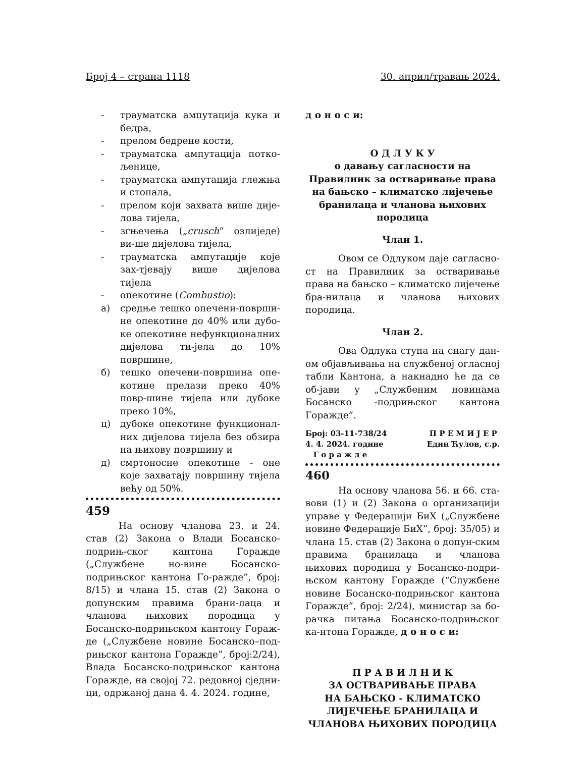Број 4 – страна 1118 30. април/травањ 2024.
- трауматска ампутација кука и бедра,
- прелом бедрене кости,
- трауматска ампутација потко-љенице,
- трауматска ампутација глежња и стопала,
- прелом који захвата више дије-лова тијела,
- згњечења („crusch” озлиједе) ви-ше дијелова тијела,
- трауматска ампутације које зах-тјевају више дијелова тијела
- опекотине (Combustio):
а) средње тешко опечени-површи-не опекотине до 40% или дубо-ке опекотине нефункционалних дијелова ти-јела до 10% површине,
б) тешко опечени-површина опе-котине прелази преко 40% повр-шине тијела или дубоке преко 10%,
ц) дубоке опекотине функционал-них дијелова тијела без обзира на њихову површину и
д) смртоносне опекотине - оне које захватају површину тијела већу од 50%.
459
На основу чланова 23. и 24. став (2) Закона о Влади Босанско-подрињ-ског кантона Горажде („Службене но-вине Босанско-подрињског кантона Го-ражде”, број: 8/15) и члана 15. став (2) Закона о допунским правима брани-лаца и чланова њихових породица у Босанско-подрињском кантону Гораж-де („Службене новине Босанско–под-рињског кантона Горажде”, број:2/24), Влада Босанско-подрињског кантона Горажде, на својој 72. редовној сједни-ци, одржаној дана 4. 4. 2024. године,
д о н о с и:
О Д Л У К У
о давању сагласности на Правилник за остваривање права на бањско – климатско лијечење бранилаца и чланова њихових породица
Члан 1.
Овом се Одлуком даје сагласно-ст на Правилник за остваривање права на бањско – климатско лијечење бра-нилаца и чланова њихових породица.
Члан 2.
Ова Одлука ступа на снагу дан-ом објављивања на службеној огласној табли Кантона, а накнадно ће да се об-јави у „Службеним новинама Босанско -подрињског кантона Горажде”.
Број: 03-11-738/24
4. 4. 2024. године
Г о р а ж д е П Р Е М И Ј Е Р
Един Ћулов, с.р.
460
На основу чланова 56. и 66. ста-вови (1) и (2) Закона о организацији управе у Федерацији БиХ („Службене новине Федерације БиХ”, број: 35/05) и члана 15. став (2) Закона о допун-ским правима бранилаца и чланова њихових породица у Босанско-подри-њском кантону Горажде (“Службене новине Босанско-подрињског кантона Горажде”, број: 2/24), министар за бо-рачка питања Босанско-подрињског ка-нтона Горажде, д о н о с и:
П Р А В И Л Н И К
ЗА ОСТВАРИВАЊЕ ПРАВА
НА БАЊСКО - КЛИМАТСКО
ЛИЈЕЧЕЊЕ БРАНИЛАЦА И
ЧЛАНОВА ЊИХОВИХ ПОРОДИЦА